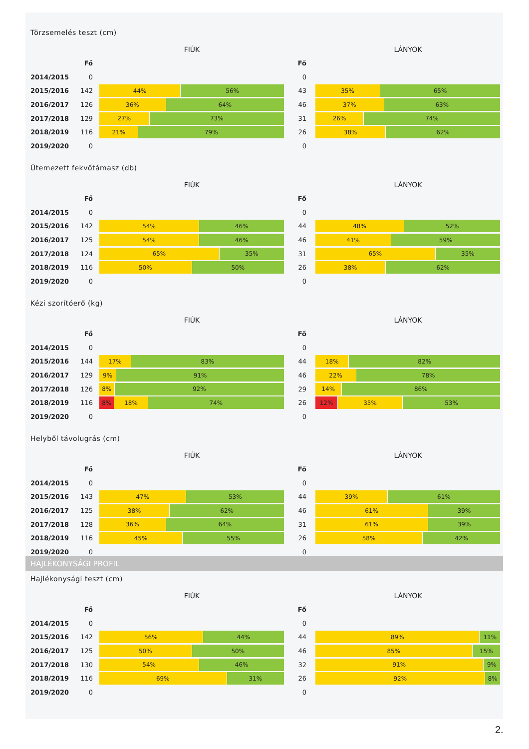Törzsemelés teszt (cm)
| | | FIÚK | | LÁNYOK |
| --- | --- | --- | --- | --- |
| | Fő | | Fő | |
| 2014/2015 | 0 | | 0 | |
| 2015/2016 | 142 | 44% 56% | 43 | 35% 65% |
| 2016/2017 | 126 | 36% 64% | 46 | 37% 63% |
| 2017/2018 | 129 | 27% 73% | 31 | 26% 74% |
| 2018/2019 | 116 | 21% 79% | 26 | 38% 62% |
| 2019/2020 | 0 | | 0 | |
Ütemezett fekvőtámasz (db)
| | | FIÚK | | LÁNYOK |
| --- | --- | --- | --- | --- |
| | Fő | | Fő | |
| 2014/2015 | 0 | | 0 | |
| 2015/2016 | 142 | 54% 46% | 44 | 48% 52% |
| 2016/2017 | 125 | 54% 46% | 46 | 41% 59% |
| 2017/2018 | 124 | 65% 35% | 31 | 65% 35% |
| 2018/2019 | 116 | 50% 50% | 26 | 38% 62% |
| 2019/2020 | 0 | | 0 | |
Kézi szorítóerő (kg)
| | | FIÚK | | LÁNYOK |
| --- | --- | --- | --- | --- |
| | Fő | | Fő | |
| 2014/2015 | 0 | | 0 | |
| 2015/2016 | 144 | 17% 83% | 44 | 18% 82% |
| 2016/2017 | 129 | 9% 91% | 46 | 22% 78% |
| 2017/2018 | 126 | 8% 92% | 29 | 14% 86% |
| 2018/2019 | 116 | 8% 18% 74% | 26 | 12% 35% 53% |
| 2019/2020 | 0 | | 0 | |
Helyből távolugrás (cm)
| | | FIÚK | | LÁNYOK |
| --- | --- | --- | --- | --- |
| | Fő | | Fő | |
| 2014/2015 | 0 | | 0 | |
| 2015/2016 | 143 | 47% 53% | 44 | 39% 61% |
| 2016/2017 | 125 | 38% 62% | 46 | 61% 39% |
| 2017/2018 | 128 | 36% 64% | 31 | 61% 39% |
| 2018/2019 | 116 | 45% 55% | 26 | 58% 42% |
| 2019/2020 | 0 | | 0 | |
HAJLÉKONYSÁGI PROFIL
Hajlékonysági teszt (cm)
| | | FIÚK | | LÁNYOK |
| --- | --- | --- | --- | --- |
| | Fő | | Fő | |
| 2014/2015 | 0 | | 0 | |
| 2015/2016 | 142 | 56% 44% | 44 | 89% 11% |
| 2016/2017 | 125 | 50% 50% | 46 | 85% 15% |
| 2017/2018 | 130 | 54% 46% | 32 | 91% 9% |
| 2018/2019 | 116 | 69% 31% | 26 | 92% 8% |
| 2019/2020 | 0 | | 0 | |
2.